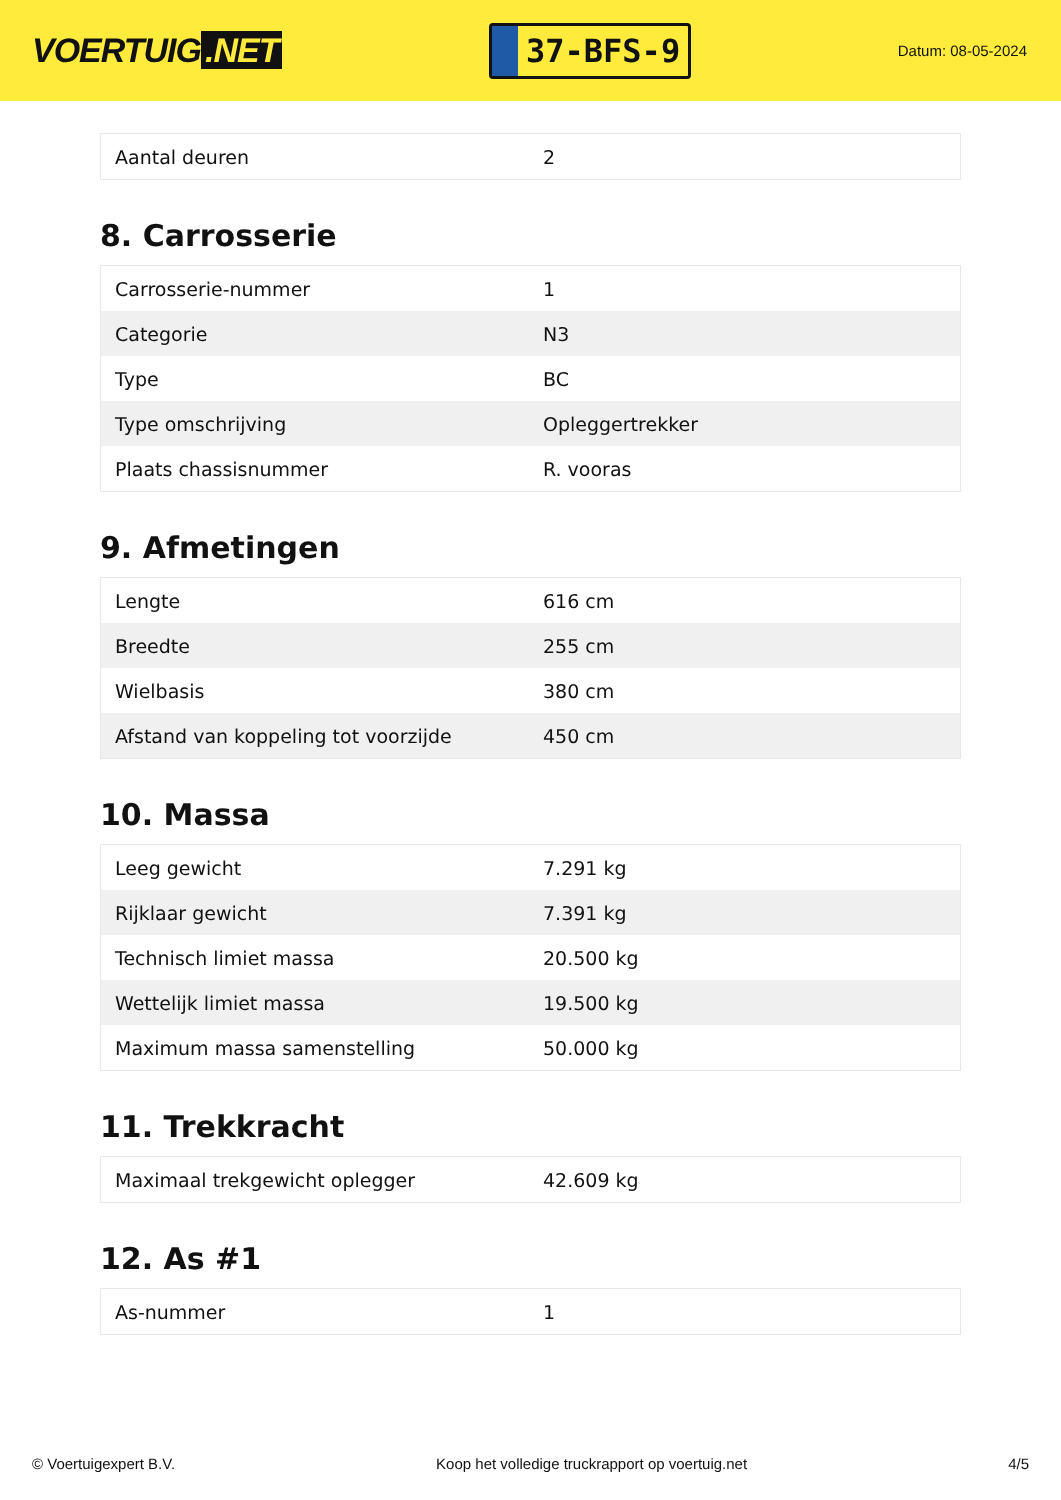VOERTUIG.NET
37-BFS-9
Datum: 08-05-2024
| Aantal deuren | 2 |
8. Carrosserie
| Carrosserie-nummer | 1 |
| Categorie | N3 |
| Type | BC |
| Type omschrijving | Opleggertrekker |
| Plaats chassisnummer | R. vooras |
9. Afmetingen
| Lengte | 616 cm |
| Breedte | 255 cm |
| Wielbasis | 380 cm |
| Afstand van koppeling tot voorzijde | 450 cm |
10. Massa
| Leeg gewicht | 7.291 kg |
| Rijklaar gewicht | 7.391 kg |
| Technisch limiet massa | 20.500 kg |
| Wettelijk limiet massa | 19.500 kg |
| Maximum massa samenstelling | 50.000 kg |
11. Trekkracht
| Maximaal trekgewicht oplegger | 42.609 kg |
12. As #1
| As-nummer | 1 |
© Voertuigexpert B.V. Koop het volledige truckrapport op voertuig.net 4/5